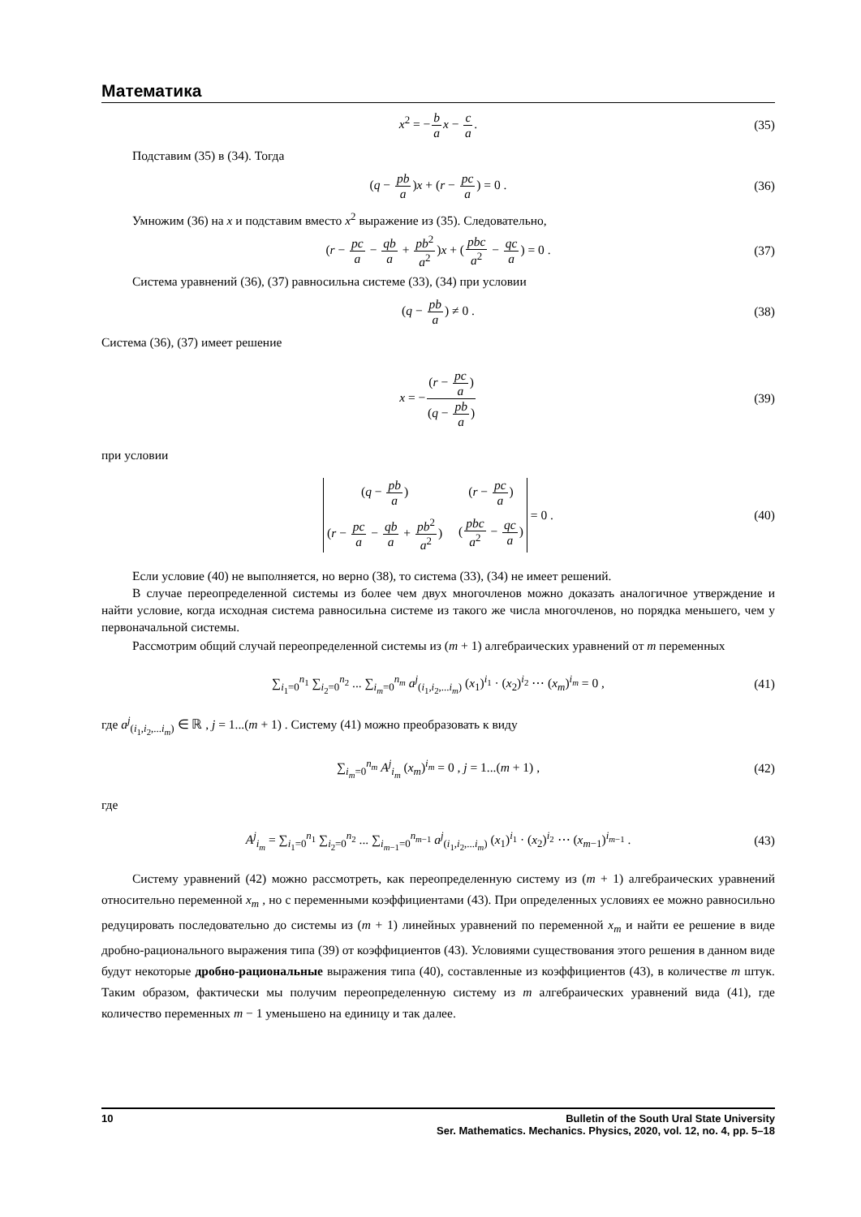Математика
x<sup>2</sup> = −b a x − c a. (35)
Подставим (35) в (34). Тогда
(q − pb a)x + (r − pc a) = 0 . (36)
Умножим (36) на x и подставим вместо x<sup>2</sup> выражение из (35). Следовательно,
(r − pc a − qb a + pb<sup>2</sup> a<sup>2</sup>)x + (pbc a<sup>2</sup> − qc a) = 0 . (37)
Система уравнений (36), (37) равносильна системе (33), (34) при условии
(q − pb a) ≠ 0 . (38)
Система (36), (37) имеет решение
x = −(r − pc a) (q − pb a) (39)
при условии
(q − pb a) (r − pc a) (r − pc a − qb a + pb<sup>2</sup> a<sup>2</sup>) (pbc a<sup>2</sup> − qc a) = 0 . (40)
Если условие (40) не выполняется, но верно (38), то система (33), (34) не имеет решений.
В случае переопределенной системы из более чем двух многочленов можно доказать аналогичное утверждение и найти условие, когда исходная система равносильна системе из такого же числа многочленов, но порядка меньшего, чем у первоначальной системы.
Рассмотрим общий случай переопределенной системы из (m + 1) алгебраических уравнений от m переменных
∑<sub>i<sub>1</sub>=0</sub><sup>n<sub>1</sub></sup> ∑<sub>i<sub>2</sub>=0</sub><sup>n<sub>2</sub></sup> ... ∑<sub>i<sub>m</sub>=0</sub><sup>n<sub>m</sub></sup> a<sup>j</sup><sub>(i<sub>1</sub>,i<sub>2</sub>,...i<sub>m</sub>)</sub> (x<sub>1</sub>)<sup>i<sub>1</sub></sup> · (x<sub>2</sub>)<sup>i<sub>2</sub></sup> ⋯ (x<sub>m</sub>)<sup>i<sub>m</sub></sup> = 0 , (41)
где a<sup>j</sup><sub>(i<sub>1</sub>,i<sub>2</sub>,...i<sub>m</sub>)</sub> ∈ ℝ , j = 1...(m + 1) . Систему (41) можно преобразовать к виду
∑<sub>i<sub>m</sub>=0</sub><sup>n<sub>m</sub></sup> A<sup>j</sup><sub>i<sub>m</sub></sub> (x<sub>m</sub>)<sup>i<sub>m</sub></sup> = 0 , j = 1...(m + 1) , (42)
где
A<sup>j</sup><sub>i<sub>m</sub></sub> = ∑<sub>i<sub>1</sub>=0</sub><sup>n<sub>1</sub></sup> ∑<sub>i<sub>2</sub>=0</sub><sup>n<sub>2</sub></sup> ... ∑<sub>i<sub>m−1</sub>=0</sub><sup>n<sub>m−1</sub></sup> a<sup>j</sup><sub>(i<sub>1</sub>,i<sub>2</sub>,...i<sub>m</sub>)</sub> (x<sub>1</sub>)<sup>i<sub>1</sub></sup> · (x<sub>2</sub>)<sup>i<sub>2</sub></sup> ⋯ (x<sub>m−1</sub>)<sup>i<sub>m−1</sub></sup> . (43)
Систему уравнений (42) можно рассмотреть, как переопределенную систему из (m + 1) алгебраических уравнений относительно переменной x<sub>m</sub> , но с переменными коэффициентами (43). При определенных условиях ее можно равносильно редуцировать последовательно до системы из (m + 1) линейных уравнений по переменной x<sub>m</sub> и найти ее решение в виде дробно-рационального выражения типа (39) от коэффициентов (43). Условиями существования этого решения в данном виде будут некоторые дробно-рациональные выражения типа (40), составленные из коэффициентов (43), в количестве m штук. Таким образом, фактически мы получим переопределенную систему из m алгебраических уравнений вида (41), где количество переменных m − 1 уменьшено на единицу и так далее.
10 Bulletin of the South Ural State University
Ser. Mathematics. Mechanics. Physics, 2020, vol. 12, no. 4, pp. 5–18